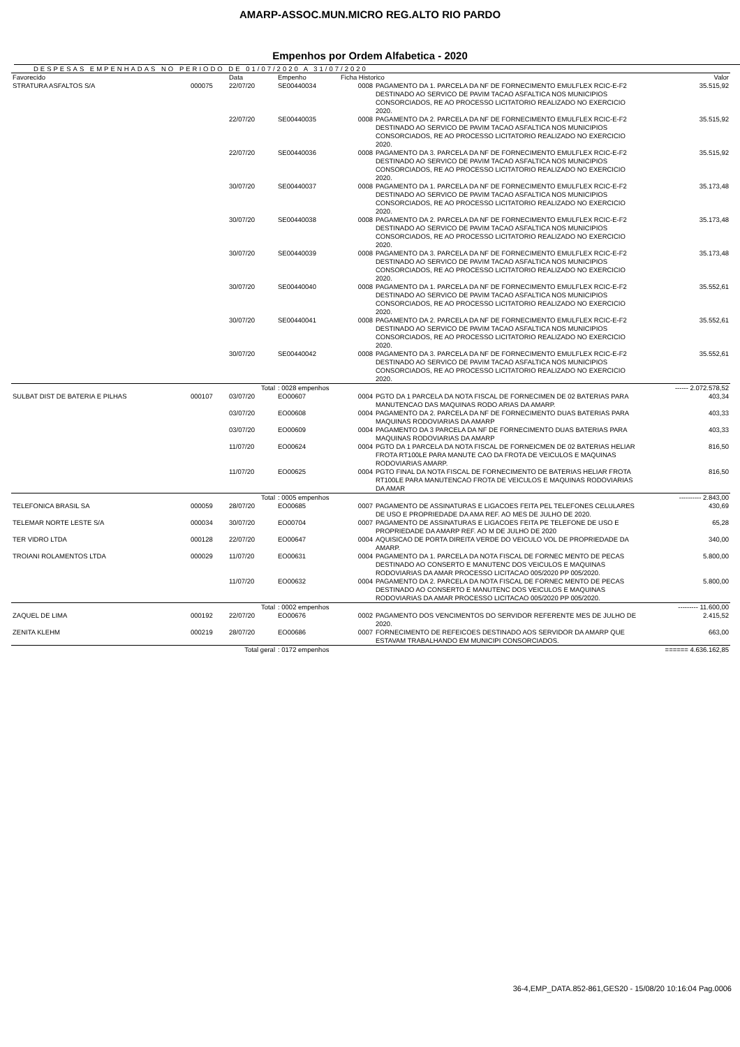AMARP-ASSOC.MUN.MICRO REG.ALTO RIO PARDO
Empenhos por Ordem Alfabetica - 2020
DESPESAS EMPENHADAS NO PERIODO DE 01/07/2020 A 31/07/2020
| Favorecido | | Data | Empenho | Ficha Historico | | Valor |
| --- | --- | --- | --- | --- | --- | --- |
| STRATURA ASFALTOS S/A | 000075 | 22/07/20 | SE00440034 | 0008 | PAGAMENTO DA 1. PARCELA DA NF DE FORNECIMENTO EMULFLEX RCIC-E-F2 DESTINADO AO SERVICO DE PAVIM TACAO ASFALTICA NOS MUNICIPIOS CONSORCIADOS, RE AO PROCESSO LICITATORIO REALIZADO NO EXERCICIO 2020. | 35.515,92 |
| | | 22/07/20 | SE00440035 | 0008 | PAGAMENTO DA 2. PARCELA DA NF DE FORNECIMENTO EMULFLEX RCIC-E-F2 DESTINADO AO SERVICO DE PAVIM TACAO ASFALTICA NOS MUNICIPIOS CONSORCIADOS, RE AO PROCESSO LICITATORIO REALIZADO NO EXERCICIO 2020. | 35.515,92 |
| | | 22/07/20 | SE00440036 | 0008 | PAGAMENTO DA 3. PARCELA DA NF DE FORNECIMENTO EMULFLEX RCIC-E-F2 DESTINADO AO SERVICO DE PAVIM TACAO ASFALTICA NOS MUNICIPIOS CONSORCIADOS, RE AO PROCESSO LICITATORIO REALIZADO NO EXERCICIO 2020. | 35.515,92 |
| | | 30/07/20 | SE00440037 | 0008 | PAGAMENTO DA 1. PARCELA DA NF DE FORNECIMENTO EMULFLEX RCIC-E-F2 DESTINADO AO SERVICO DE PAVIM TACAO ASFALTICA NOS MUNICIPIOS CONSORCIADOS, RE AO PROCESSO LICITATORIO REALIZADO NO EXERCICIO 2020. | 35.173,48 |
| | | 30/07/20 | SE00440038 | 0008 | PAGAMENTO DA 2. PARCELA DA NF DE FORNECIMENTO EMULFLEX RCIC-E-F2 DESTINADO AO SERVICO DE PAVIM TACAO ASFALTICA NOS MUNICIPIOS CONSORCIADOS, RE AO PROCESSO LICITATORIO REALIZADO NO EXERCICIO 2020. | 35.173,48 |
| | | 30/07/20 | SE00440039 | 0008 | PAGAMENTO DA 3. PARCELA DA NF DE FORNECIMENTO EMULFLEX RCIC-E-F2 DESTINADO AO SERVICO DE PAVIM TACAO ASFALTICA NOS MUNICIPIOS CONSORCIADOS, RE AO PROCESSO LICITATORIO REALIZADO NO EXERCICIO 2020. | 35.173,48 |
| | | 30/07/20 | SE00440040 | 0008 | PAGAMENTO DA 1. PARCELA DA NF DE FORNECIMENTO EMULFLEX RCIC-E-F2 DESTINADO AO SERVICO DE PAVIM TACAO ASFALTICA NOS MUNICIPIOS CONSORCIADOS, RE AO PROCESSO LICITATORIO REALIZADO NO EXERCICIO 2020. | 35.552,61 |
| | | 30/07/20 | SE00440041 | 0008 | PAGAMENTO DA 2. PARCELA DA NF DE FORNECIMENTO EMULFLEX RCIC-E-F2 DESTINADO AO SERVICO DE PAVIM TACAO ASFALTICA NOS MUNICIPIOS CONSORCIADOS, RE AO PROCESSO LICITATORIO REALIZADO NO EXERCICIO 2020. | 35.552,61 |
| | | 30/07/20 | SE00440042 | 0008 | PAGAMENTO DA 3. PARCELA DA NF DE FORNECIMENTO EMULFLEX RCIC-E-F2 DESTINADO AO SERVICO DE PAVIM TACAO ASFALTICA NOS MUNICIPIOS CONSORCIADOS, RE AO PROCESSO LICITATORIO REALIZADO NO EXERCICIO 2020. | 35.552,61 |
| | | Total | : 0028 empenhos | | | ------ 2.072.578,52 |
| SULBAT DIST DE BATERIA E PILHAS | 000107 | 03/07/20 | EO00607 | 0004 | PGTO DA 1 PARCELA DA NOTA FISCAL DE FORNECIMEN DE 02 BATERIAS PARA MANUTENCAO DAS MAQUINAS RODO ARIAS DA AMARP. | 403,34 |
| | | 03/07/20 | EO00608 | 0004 | PAGAMENTO DA 2. PARCELA DA NF DE FORNECIMENTO DUAS BATERIAS PARA MAQUINAS RODOVIARIAS DA AMARP | 403,33 |
| | | 03/07/20 | EO00609 | 0004 | PAGAMENTO DA 3 PARCELA DA NF DE FORNECIMENTO DUAS BATERIAS PARA MAQUINAS RODOVIARIAS DA AMARP | 403,33 |
| | | 11/07/20 | EO00624 | 0004 | PGTO DA 1 PARCELA DA NOTA FISCAL DE FORNEICMEN DE 02 BATERIAS HELIAR FROTA RT100LE PARA MANUTE CAO DA FROTA DE VEICULOS E MAQUINAS RODOVIARIAS AMARP. | 816,50 |
| | | 11/07/20 | EO00625 | 0004 | PGTO FINAL DA NOTA FISCAL DE FORNECIMENTO DE BATERIAS HELIAR FROTA RT100LE PARA MANUTENCAO FROTA DE VEICULOS E MAQUINAS RODOVIARIAS DA AMAR | 816,50 |
| | | Total | : 0005 empenhos | | | ---------- 2.843,00 |
| TELEFONICA BRASIL SA | 000059 | 28/07/20 | EO00685 | 0007 | PAGAMENTO DE ASSINATURAS E LIGACOES FEITA PEL TELEFONES CELULARES DE USO E PROPRIEDADE DA AMA REF. AO MES DE JULHO DE 2020. | 430,69 |
| TELEMAR NORTE LESTE S/A | 000034 | 30/07/20 | EO00704 | 0007 | PAGAMENTO DE ASSINATURAS E LIGACOES FEITA PE TELEFONE DE USO E PROPRIEDADE DA AMARP REF. AO M DE JULHO DE 2020 | 65,28 |
| TER VIDRO LTDA | 000128 | 22/07/20 | EO00647 | 0004 | AQUISICAO DE PORTA DIREITA VERDE DO VEICULO VOL DE PROPRIEDADE DA AMARP. | 340,00 |
| TROIANI ROLAMENTOS LTDA | 000029 | 11/07/20 | EO00631 | 0004 | PAGAMENTO DA 1. PARCELA DA NOTA FISCAL DE FORNEC MENTO DE PECAS DESTINADO AO CONSERTO E MANUTENC DOS VEICULOS E MAQUINAS RODOVIARIAS DA AMAR PROCESSO LICITACAO 005/2020 PP 005/2020. | 5.800,00 |
| | | 11/07/20 | EO00632 | 0004 | PAGAMENTO DA 2. PARCELA DA NOTA FISCAL DE FORNEC MENTO DE PECAS DESTINADO AO CONSERTO E MANUTENC DOS VEICULOS E MAQUINAS RODOVIARIAS DA AMAR PROCESSO LICITACAO 005/2020 PP 005/2020. | 5.800,00 |
| | | Total | : 0002 empenhos | | | --------- 11.600,00 |
| ZAQUEL DE LIMA | 000192 | 22/07/20 | EO00676 | 0002 | PAGAMENTO DOS VENCIMENTOS DO SERVIDOR REFERENTE MES DE JULHO DE 2020. | 2.415,52 |
| ZENITA KLEHM | 000219 | 28/07/20 | EO00686 | 0007 | FORNECIMENTO DE REFEICOES DESTINADO AOS SERVIDOR DA AMARP QUE ESTAVAM TRABALHANDO EM MUNICIPI CONSORCIADOS. | 663,00 |
| | Total geral | | : 0172 empenhos | | | ====== 4.636.162,85 |
36-4,EMP_DATA.852-861,GES20 - 15/08/20 10:16:04 Pag.0006